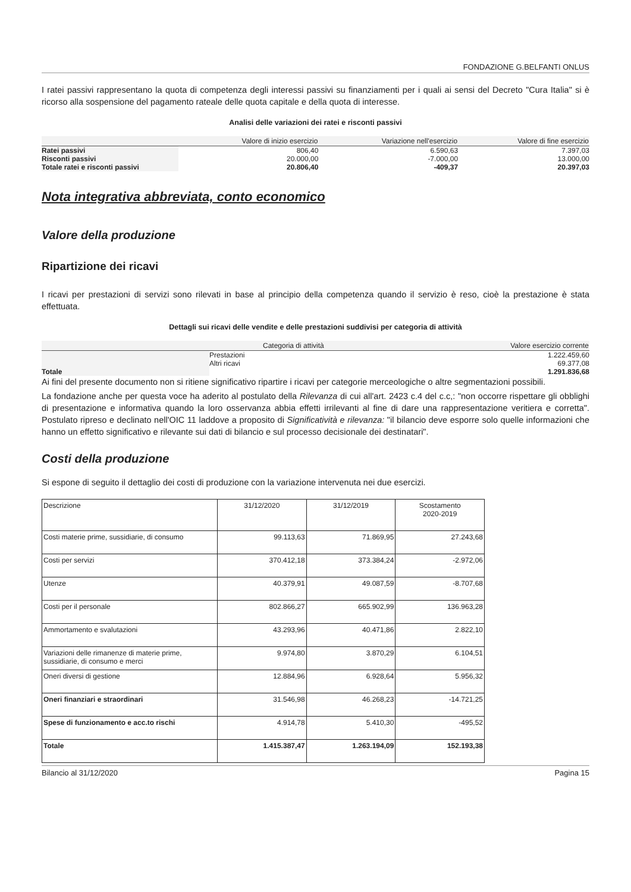FONDAZIONE G.BELFANTI ONLUS
I ratei passivi rappresentano la quota di competenza degli interessi passivi su finanziamenti per i quali ai sensi del Decreto "Cura Italia" si è ricorso alla sospensione del pagamento rateale delle quota capitale e della quota di interesse.
Analisi delle variazioni dei ratei e risconti passivi
| | Valore di inizio esercizio | Variazione nell'esercizio | Valore di fine esercizio |
| --- | --- | --- | --- |
| Ratei passivi | 806,40 | 6.590,63 | 7.397,03 |
| Risconti passivi | 20.000,00 | -7.000,00 | 13.000,00 |
| Totale ratei e risconti passivi | 20.806,40 | -409,37 | 20.397,03 |
Nota integrativa abbreviata, conto economico
Valore della produzione
Ripartizione dei ricavi
I ricavi per prestazioni di servizi sono rilevati in base al principio della competenza quando il servizio è reso, cioè la prestazione è stata effettuata.
Dettagli sui ricavi delle vendite e delle prestazioni suddivisi per categoria di attività
| | Categoria di attività | Valore esercizio corrente |
| --- | --- | --- |
| | Prestazioni | 1.222.459,60 |
| | Altri ricavi | 69.377,08 |
| Totale | | 1.291.836,68 |
Ai fini del presente documento non si ritiene significativo ripartire i ricavi per categorie merceologiche o altre segmentazioni possibili.
La fondazione anche per questa voce ha aderito al postulato della Rilevanza di cui all'art. 2423 c.4 del c.c,: "non occorre rispettare gli obblighi di presentazione e informativa quando la loro osservanza abbia effetti irrilevanti al fine di dare una rappresentazione veritiera e corretta". Postulato ripreso e declinato nell'OIC 11 laddove a proposito di Significatività e rilevanza: "il bilancio deve esporre solo quelle informazioni che hanno un effetto significativo e rilevante sui dati di bilancio e sul processo decisionale dei destinatari".
Costi della produzione
Si espone di seguito il dettaglio dei costi di produzione con la variazione intervenuta nei due esercizi.
| Descrizione | 31/12/2020 | 31/12/2019 | Scostamento 2020-2019 |
| Costi materie prime, sussidiarie, di consumo | 99.113,63 | 71.869,95 | 27.243,68 |
| Costi per servizi | 370.412,18 | 373.384,24 | -2.972,06 |
| Utenze | 40.379,91 | 49.087,59 | -8.707,68 |
| Costi per il personale | 802.866,27 | 665.902,99 | 136.963,28 |
| Ammortamento e svalutazioni | 43.293,96 | 40.471,86 | 2.822,10 |
| Variazioni delle rimanenze di materie prime, sussidiarie, di consumo e merci | 9.974,80 | 3.870,29 | 6.104,51 |
| Oneri diversi di gestione | 12.884,96 | 6.928,64 | 5.956,32 |
| Oneri finanziari e straordinari | 31.546,98 | 46.268,23 | -14.721,25 |
| Spese di funzionamento e acc.to rischi | 4.914,78 | 5.410,30 | -495,52 |
| Totale | 1.415.387,47 | 1.263.194,09 | 152.193,38 |
Bilancio al 31/12/2020 Pagina 15